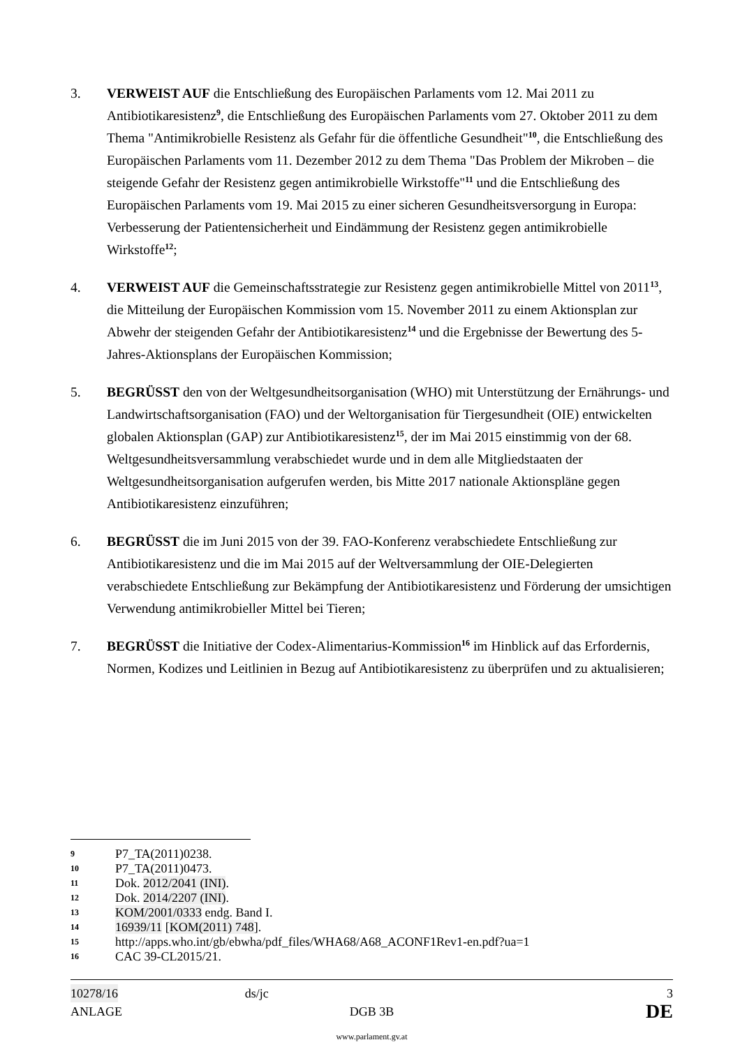3. VERWEIST AUF die Entschließung des Europäischen Parlaments vom 12. Mai 2011 zu Antibiotikaresistenz<sup>9</sup>, die Entschließung des Europäischen Parlaments vom 27. Oktober 2011 zu dem Thema "Antimikrobielle Resistenz als Gefahr für die öffentliche Gesundheit"<sup>10</sup>, die Entschließung des Europäischen Parlaments vom 11. Dezember 2012 zu dem Thema "Das Problem der Mikroben – die steigende Gefahr der Resistenz gegen antimikrobielle Wirkstoffe"<sup>11</sup> und die Entschließung des Europäischen Parlaments vom 19. Mai 2015 zu einer sicheren Gesundheitsversorgung in Europa: Verbesserung der Patientensicherheit und Eindämmung der Resistenz gegen antimikrobielle Wirkstoffe<sup>12</sup>;
4. VERWEIST AUF die Gemeinschaftsstrategie zur Resistenz gegen antimikrobielle Mittel von 2011<sup>13</sup>, die Mitteilung der Europäischen Kommission vom 15. November 2011 zu einem Aktionsplan zur Abwehr der steigenden Gefahr der Antibiotikaresistenz<sup>14</sup> und die Ergebnisse der Bewertung des 5-Jahres-Aktionsplans der Europäischen Kommission;
5. BEGRÜSST den von der Weltgesundheitsorganisation (WHO) mit Unterstützung der Ernährungs- und Landwirtschaftsorganisation (FAO) und der Weltorganisation für Tiergesundheit (OIE) entwickelten globalen Aktionsplan (GAP) zur Antibiotikaresistenz<sup>15</sup>, der im Mai 2015 einstimmig von der 68. Weltgesundheitsversammlung verabschiedet wurde und in dem alle Mitgliedstaaten der Weltgesundheitsorganisation aufgerufen werden, bis Mitte 2017 nationale Aktionspläne gegen Antibiotikaresistenz einzuführen;
6. BEGRÜSST die im Juni 2015 von der 39. FAO-Konferenz verabschiedete Entschließung zur Antibiotikaresistenz und die im Mai 2015 auf der Weltversammlung der OIE-Delegierten verabschiedete Entschließung zur Bekämpfung der Antibiotikaresistenz und Förderung der umsichtigen Verwendung antimikrobieller Mittel bei Tieren;
7. BEGRÜSST die Initiative der Codex-Alimentarius-Kommission<sup>16</sup> im Hinblick auf das Erfordernis, Normen, Kodizes und Leitlinien in Bezug auf Antibiotikaresistenz zu überprüfen und zu aktualisieren;
9 P7_TA(2011)0238.
10 P7_TA(2011)0473.
11 Dok. 2012/2041 (INI).
12 Dok. 2014/2207 (INI).
13 KOM/2001/0333 endg. Band I.
14 16939/11 [KOM(2011) 748].
15 http://apps.who.int/gb/ebwha/pdf_files/WHA68/A68_ACONF1Rev1-en.pdf?ua=1
16 CAC 39-CL2015/21.
10278/16 ds/jc 3
ANLAGE DGB 3B DE
www.parlament.gv.at